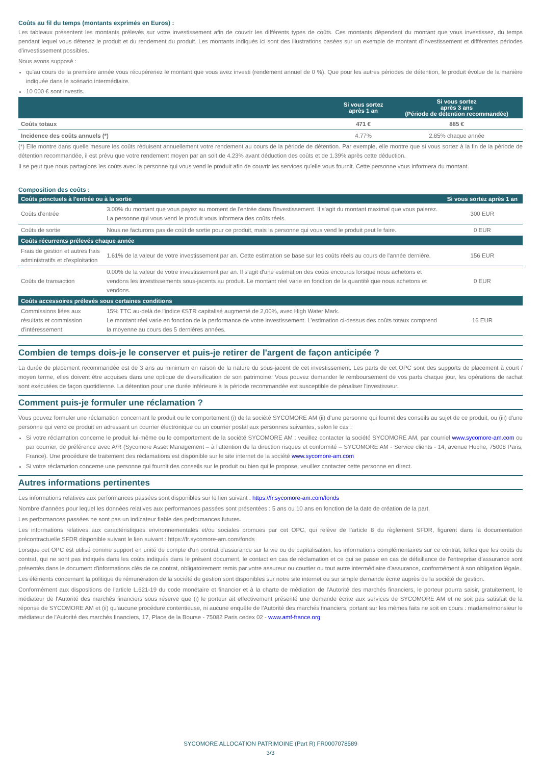Coûts au fil du temps (montants exprimés en Euros) :
Les tableaux présentent les montants prélevés sur votre investissement afin de couvrir les différents types de coûts. Ces montants dépendent du montant que vous investissez, du temps pendant lequel vous détenez le produit et du rendement du produit. Les montants indiqués ici sont des illustrations basées sur un exemple de montant d'investissement et différentes périodes d'investissement possibles.
Nous avons supposé :
qu'au cours de la première année vous récupéreriez le montant que vous avez investi (rendement annuel de 0 %). Que pour les autres périodes de détention, le produit évolue de la manière indiquée dans le scénario intermédiaire.
10 000 € sont investis.
| | Si vous sortez après 1 an | Si vous sortez après 3 ans (Période de détention recommandée) |
| --- | --- | --- |
| Coûts totaux | 471 € | 885 € |
| Incidence des coûts annuels (*) | 4.77% | 2.85% chaque année |
(*) Elle montre dans quelle mesure les coûts réduisent annuellement votre rendement au cours de la période de détention. Par exemple, elle montre que si vous sortez à la fin de la période de détention recommandée, il est prévu que votre rendement moyen par an soit de 4.23% avant déduction des coûts et de 1.39% après cette déduction.
Il se peut que nous partagions les coûts avec la personne qui vous vend le produit afin de couvrir les services qu'elle vous fournit. Cette personne vous informera du montant.
Composition des coûts :
| Coûts ponctuels à l'entrée ou à la sortie | | Si vous sortez après 1 an |
| --- | --- | --- |
| Coûts d'entrée | 3.00% du montant que vous payez au moment de l'entrée dans l'investissement. Il s'agit du montant maximal que vous paierez. La personne qui vous vend le produit vous informera des coûts réels. | 300 EUR |
| Coûts de sortie | Nous ne facturons pas de coût de sortie pour ce produit, mais la personne qui vous vend le produit peut le faire. | 0 EUR |
| Coûts récurrents prélevés chaque année | | |
| Frais de gestion et autres frais administratifs et d'exploitation | 1.61% de la valeur de votre investissement par an. Cette estimation se base sur les coûts réels au cours de l'année dernière. | 156 EUR |
| Coûts de transaction | 0.00% de la valeur de votre investissement par an. Il s'agit d'une estimation des coûts encourus lorsque nous achetons et vendons les investissements sous-jacents au produit. Le montant réel varie en fonction de la quantité que nous achetons et vendons. | 0 EUR |
| Coûts accessoires prélevés sous certaines conditions | | |
| Commissions liées aux résultats et commission d'intéressement | 15% TTC au-delà de l'indice €STR capitalisé augmenté de 2,00%, avec High Water Mark. Le montant réel varie en fonction de la performance de votre investissement. L'estimation ci-dessus des coûts totaux comprend la moyenne au cours des 5 dernières années. | 16 EUR |
Combien de temps dois-je le conserver et puis-je retirer de l'argent de façon anticipée ?
La durée de placement recommandée est de 3 ans au minimum en raison de la nature du sous-jacent de cet investissement. Les parts de cet OPC sont des supports de placement à court / moyen terme, elles doivent être acquises dans une optique de diversification de son patrimoine. Vous pouvez demander le remboursement de vos parts chaque jour, les opérations de rachat sont exécutées de façon quotidienne. La détention pour une durée inférieure à la période recommandée est susceptible de pénaliser l'investisseur.
Comment puis-je formuler une réclamation ?
Vous pouvez formuler une réclamation concernant le produit ou le comportement (i) de la société SYCOMORE AM (ii) d'une personne qui fournit des conseils au sujet de ce produit, ou (iii) d'une personne qui vend ce produit en adressant un courrier électronique ou un courrier postal aux personnes suivantes, selon le cas :
Si votre réclamation concerne le produit lui-même ou le comportement de la société SYCOMORE AM : veuillez contacter la société SYCOMORE AM, par courriel www.sycomore-am.com ou par courrier, de préférence avec A/R (Sycomore Asset Management – à l'attention de la direction risques et conformité – SYCOMORE AM - Service clients - 14, avenue Hoche, 75008 Paris, France). Une procédure de traitement des réclamations est disponible sur le site internet de la société www.sycomore-am.com
Si votre réclamation concerne une personne qui fournit des conseils sur le produit ou bien qui le propose, veuillez contacter cette personne en direct.
Autres informations pertinentes
Les informations relatives aux performances passées sont disponibles sur le lien suivant : https://fr.sycomore-am.com/fonds
Nombre d'années pour lequel les données relatives aux performances passées sont présentées : 5 ans ou 10 ans en fonction de la date de création de la part.
Les performances passées ne sont pas un indicateur fiable des performances futures.
Les informations relatives aux caractéristiques environnementales et/ou sociales promues par cet OPC, qui relève de l'article 8 du règlement SFDR, figurent dans la documentation précontractuelle SFDR disponible suivant le lien suivant : https://fr.sycomore-am.com/fonds
Lorsque cet OPC est utilisé comme support en unité de compte d'un contrat d'assurance sur la vie ou de capitalisation, les informations complémentaires sur ce contrat, telles que les coûts du contrat, qui ne sont pas indiqués dans les coûts indiqués dans le présent document, le contact en cas de réclamation et ce qui se passe en cas de défaillance de l'entreprise d'assurance sont présentés dans le document d'informations clés de ce contrat, obligatoirement remis par votre assureur ou courtier ou tout autre intermédiaire d'assurance, conformément à son obligation légale.
Les éléments concernant la politique de rémunération de la société de gestion sont disponibles sur notre site internet ou sur simple demande écrite auprès de la société de gestion.
Conformément aux dispositions de l'article L.621-19 du code monétaire et financier et à la charte de médiation de l'Autorité des marchés financiers, le porteur pourra saisir, gratuitement, le médiateur de l'Autorité des marchés financiers sous réserve que (i) le porteur ait effectivement présenté une demande écrite aux services de SYCOMORE AM et ne soit pas satisfait de la réponse de SYCOMORE AM et (ii) qu'aucune procédure contentieuse, ni aucune enquête de l'Autorité des marchés financiers, portant sur les mêmes faits ne soit en cours : madame/monsieur le médiateur de l'Autorité des marchés financiers, 17, Place de la Bourse - 75082 Paris cedex 02 - www.amf-france.org
SYCOMORE ALLOCATION PATRIMOINE (Part R) FR0007078589
3/3